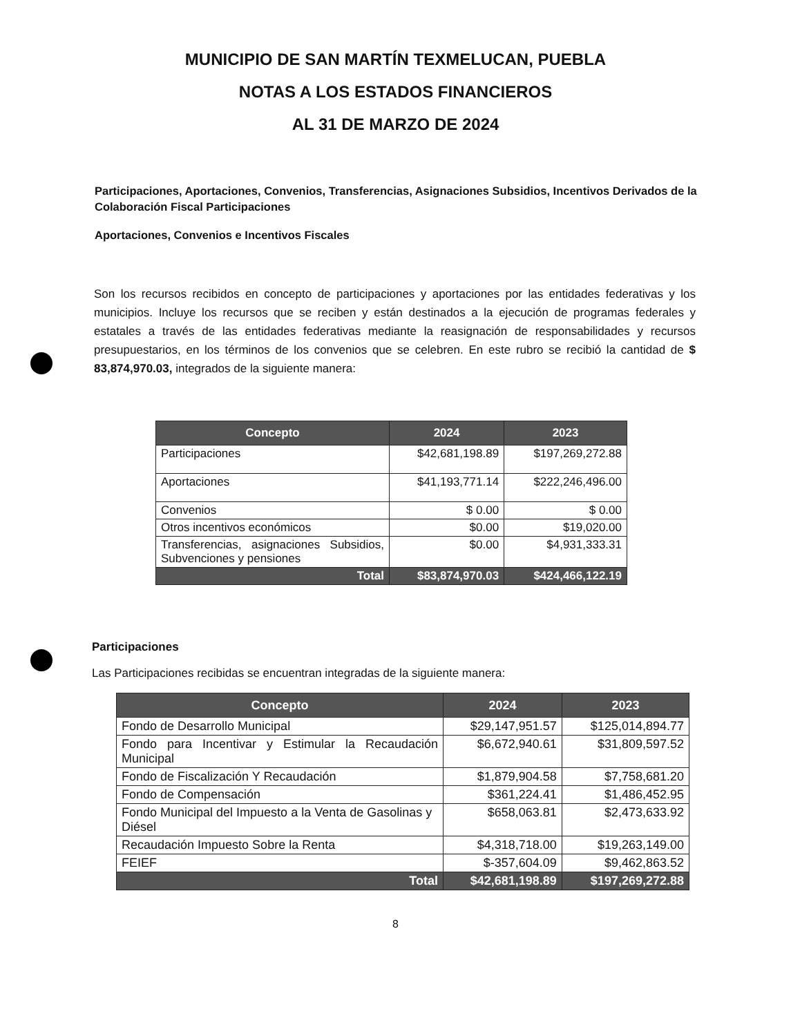MUNICIPIO DE SAN MARTÍN TEXMELUCAN, PUEBLA
NOTAS A LOS ESTADOS FINANCIEROS
AL 31 DE MARZO DE 2024
Participaciones, Aportaciones, Convenios, Transferencias, Asignaciones Subsidios, Incentivos Derivados de la Colaboración Fiscal Participaciones
Aportaciones, Convenios e Incentivos Fiscales
Son los recursos recibidos en concepto de participaciones y aportaciones por las entidades federativas y los municipios. Incluye los recursos que se reciben y están destinados a la ejecución de programas federales y estatales a través de las entidades federativas mediante la reasignación de responsabilidades y recursos presupuestarios, en los términos de los convenios que se celebren. En este rubro se recibió la cantidad de $ 83,874,970.03, integrados de la siguiente manera:
| Concepto | 2024 | 2023 |
| --- | --- | --- |
| Participaciones | $42,681,198.89 | $197,269,272.88 |
| Aportaciones | $41,193,771.14 | $222,246,496.00 |
| Convenios | $ 0.00 | $ 0.00 |
| Otros incentivos económicos | $0.00 | $19,020.00 |
| Transferencias, asignaciones Subsidios, Subvenciones y pensiones | $0.00 | $4,931,333.31 |
| Total | $83,874,970.03 | $424,466,122.19 |
Participaciones
Las Participaciones recibidas se encuentran integradas de la siguiente manera:
| Concepto | 2024 | 2023 |
| --- | --- | --- |
| Fondo de Desarrollo Municipal | $29,147,951.57 | $125,014,894.77 |
| Fondo para Incentivar y Estimular la Recaudación Municipal | $6,672,940.61 | $31,809,597.52 |
| Fondo de Fiscalización Y Recaudación | $1,879,904.58 | $7,758,681.20 |
| Fondo de Compensación | $361,224.41 | $1,486,452.95 |
| Fondo Municipal del Impuesto a la Venta de Gasolinas y Diésel | $658,063.81 | $2,473,633.92 |
| Recaudación Impuesto Sobre la Renta | $4,318,718.00 | $19,263,149.00 |
| FEIEF | $-357,604.09 | $9,462,863.52 |
| Total | $42,681,198.89 | $197,269,272.88 |
8